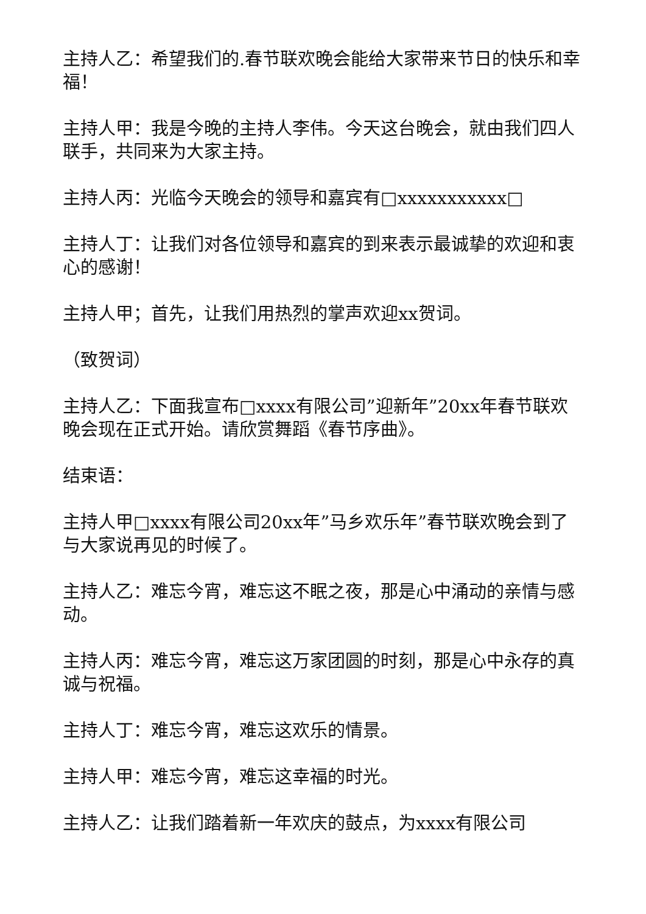主持人乙：希望我们的.春节联欢晚会能给大家带来节日的快乐和幸福！
主持人甲：我是今晚的主持人李伟。今天这台晚会，就由我们四人联手，共同来为大家主持。
主持人丙：光临今天晚会的领导和嘉宾有□xxxxxxxxxxx□
主持人丁：让我们对各位领导和嘉宾的到来表示最诚挚的欢迎和衷心的感谢！
主持人甲；首先，让我们用热烈的掌声欢迎xx贺词。
（致贺词）
主持人乙：下面我宣布□xxxx有限公司”迎新年”20xx年春节联欢晚会现在正式开始。请欣赏舞蹈《春节序曲》。
结束语：
主持人甲□xxxx有限公司20xx年”马乡欢乐年”春节联欢晚会到了与大家说再见的时候了。
主持人乙：难忘今宵，难忘这不眠之夜，那是心中涌动的亲情与感动。
主持人丙：难忘今宵，难忘这万家团圆的时刻，那是心中永存的真诚与祝福。
主持人丁：难忘今宵，难忘这欢乐的情景。
主持人甲：难忘今宵，难忘这幸福的时光。
主持人乙：让我们踏着新一年欢庆的鼓点，为xxxx有限公司